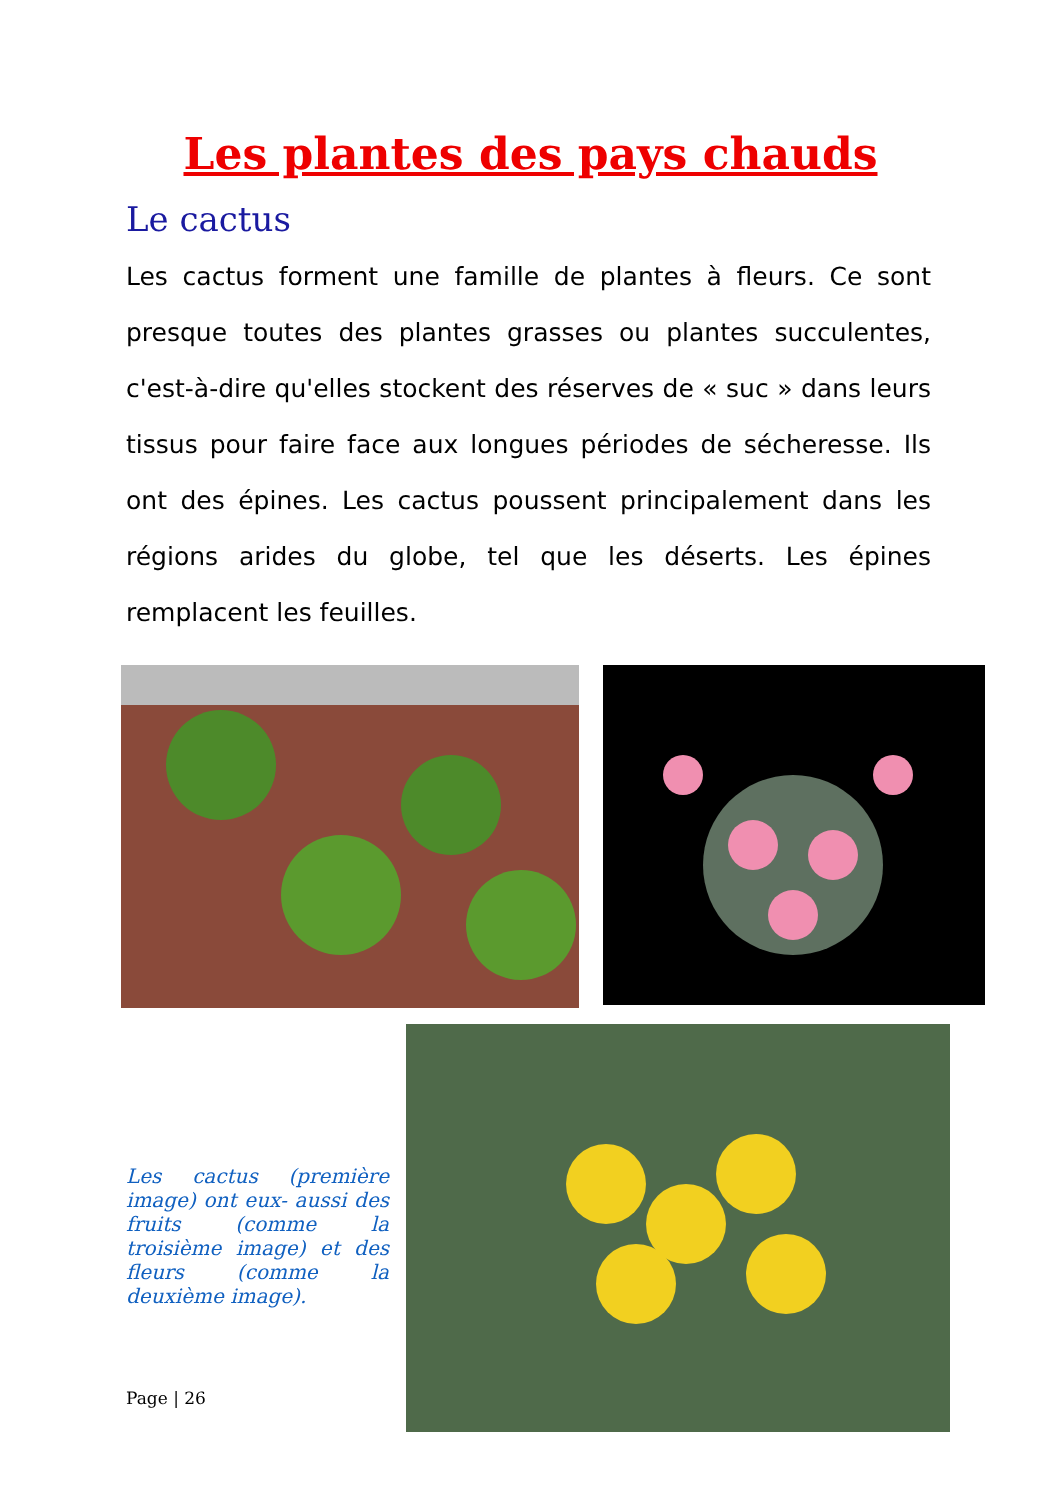Les plantes des pays chauds
Le cactus
Les cactus forment une famille de plantes à fleurs. Ce sont presque toutes des plantes grasses ou plantes succulentes, c'est-à-dire qu'elles stockent des réserves de « suc » dans leurs tissus pour faire face aux longues périodes de sécheresse. Ils ont des épines. Les cactus poussent principalement dans les régions arides du globe, tel que les déserts. Les épines remplacent les feuilles.
Les cactus (première image) ont eux- aussi des fruits (comme la troisième image) et des fleurs (comme la deuxième image).
Page | 26